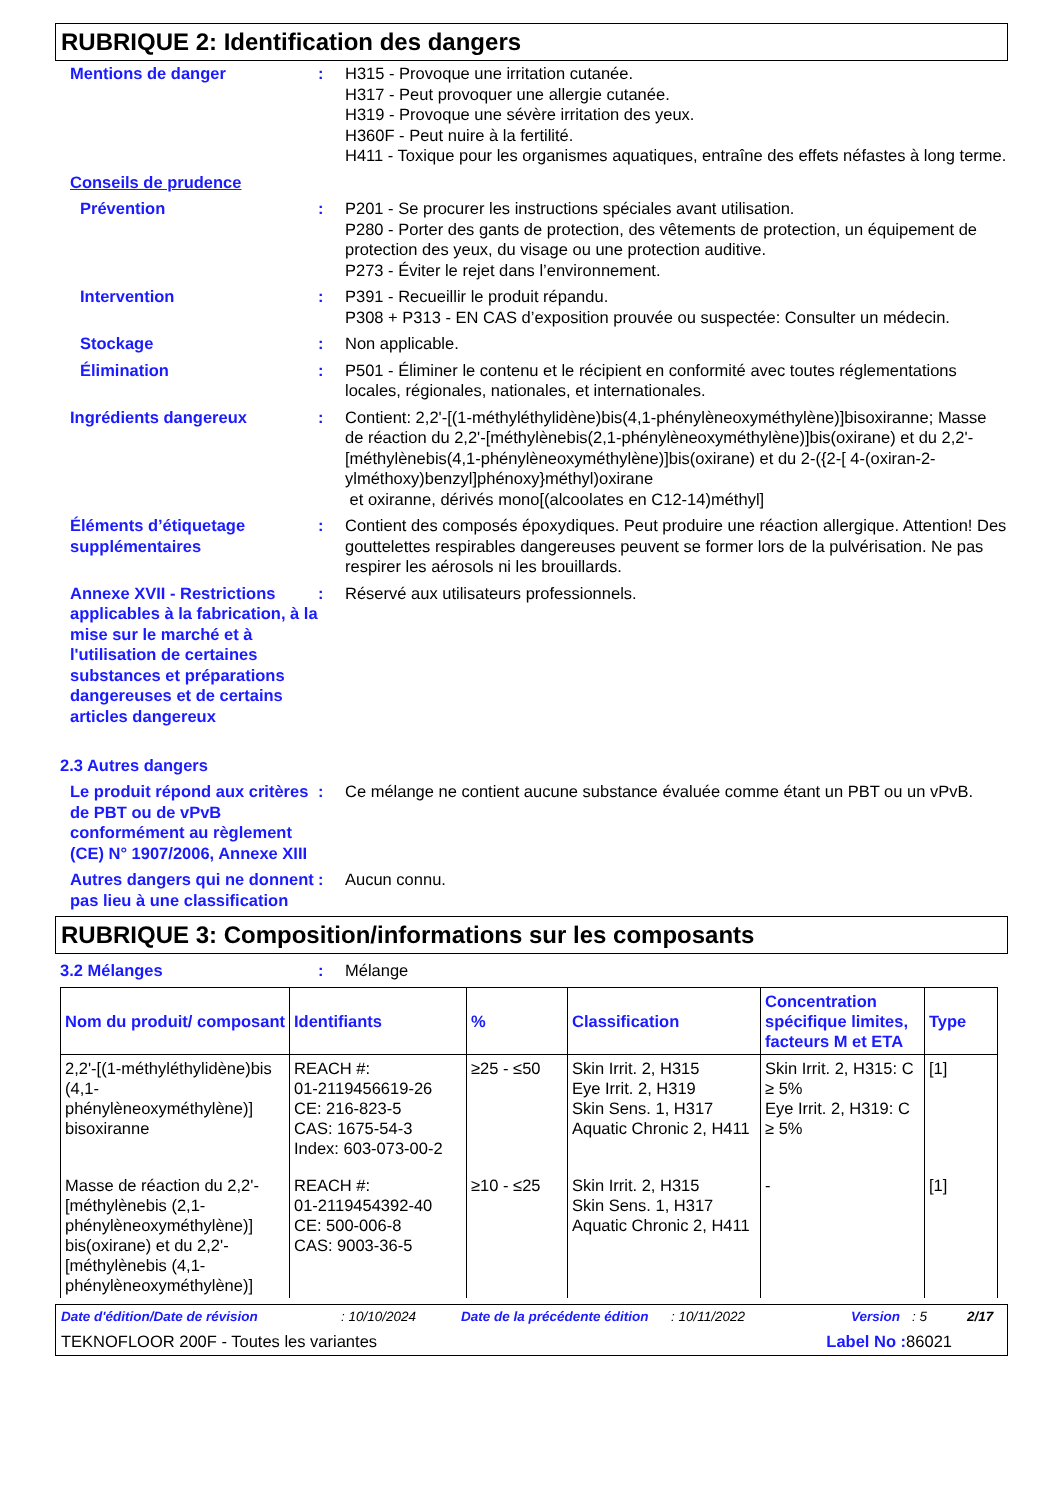RUBRIQUE 2: Identification des dangers
Mentions de danger : H315 - Provoque une irritation cutanée.
H317 - Peut provoquer une allergie cutanée.
H319 - Provoque une sévère irritation des yeux.
H360F - Peut nuire à la fertilité.
H411 - Toxique pour les organismes aquatiques, entraîne des effets néfastes à long terme.
Conseils de prudence
Prévention : P201 - Se procurer les instructions spéciales avant utilisation.
P280 - Porter des gants de protection, des vêtements de protection, un équipement de protection des yeux, du visage ou une protection auditive.
P273 - Éviter le rejet dans l’environnement.
Intervention : P391 - Recueillir le produit répandu.
P308 + P313 - EN CAS d’exposition prouvée ou suspectée: Consulter un médecin.
Stockage : Non applicable.
Élimination : P501 - Éliminer le contenu et le récipient en conformité avec toutes réglementations locales, régionales, nationales, et internationales.
Ingrédients dangereux : Contient: 2,2'-[(1-méthyléthylidène)bis(4,1-phénylèneoxyméthylène)]bisoxiranne; Masse de réaction du 2,2'-[méthylènebis(2,1-phénylèneoxyméthylène)]bis(oxirane) et du 2,2'-[méthylènebis(4,1-phénylèneoxyméthylène)]bis(oxirane) et du 2-({2-[ 4-(oxiran-2-ylméthoxy)benzyl]phénoxy}méthyl)oxirane
et oxiranne, dérivés mono[(alcoolates en C12-14)méthyl]
Éléments d’étiquetage supplémentaires
: Contient des composés époxydiques. Peut produire une réaction allergique. Attention! Des gouttelettes respirables dangereuses peuvent se former lors de la pulvérisation. Ne pas respirer les aérosols ni les brouillards.
Annexe XVII - Restrictions applicables à la fabrication, à la mise sur le marché et à l'utilisation de certaines substances et préparations dangereuses et de certains articles dangereux
: Réservé aux utilisateurs professionnels.
2.3 Autres dangers
Le produit répond aux critères de PBT ou de vPvB conformément au règlement (CE) N° 1907/2006, Annexe XIII
: Ce mélange ne contient aucune substance évaluée comme étant un PBT ou un vPvB.
Autres dangers qui ne donnent pas lieu à une classification
: Aucun connu.
RUBRIQUE 3: Composition/informations sur les composants
3.2 Mélanges : Mélange
| Nom du produit/ composant | Identifiants | % | Classification | Concentration spécifique limites, facteurs M et ETA | Type |
| --- | --- | --- | --- | --- | --- |
| 2,2'-[(1-méthyléthylidène)bis (4,1-phénylèneoxyméthylène)] bisoxiranne | REACH #: 01-2119456619-26 CE: 216-823-5 CAS: 1675-54-3 Index: 603-073-00-2 | ≥25 - ≤50 | Skin Irrit. 2, H315 Eye Irrit. 2, H319 Skin Sens. 1, H317 Aquatic Chronic 2, H411 | Skin Irrit. 2, H315: C ≥ 5% Eye Irrit. 2, H319: C ≥ 5% | [1] |
| Masse de réaction du 2,2'-[méthylènebis (2,1-phénylèneoxyméthylène)] bis(oxirane) et du 2,2'-[méthylènebis (4,1-phénylèneoxyméthylène)] | REACH #: 01-2119454392-40 CE: 500-006-8 CAS: 9003-36-5 | ≥10 - ≤25 | Skin Irrit. 2, H315 Skin Sens. 1, H317 Aquatic Chronic 2, H411 | - | [1] |
Date d'édition/Date de révision: 10/10/2024 Date de la précédente édition: 10/11/2022 Version: 5 2/17
TEKNOFLOOR 200F - Toutes les variantes Label No : 86021